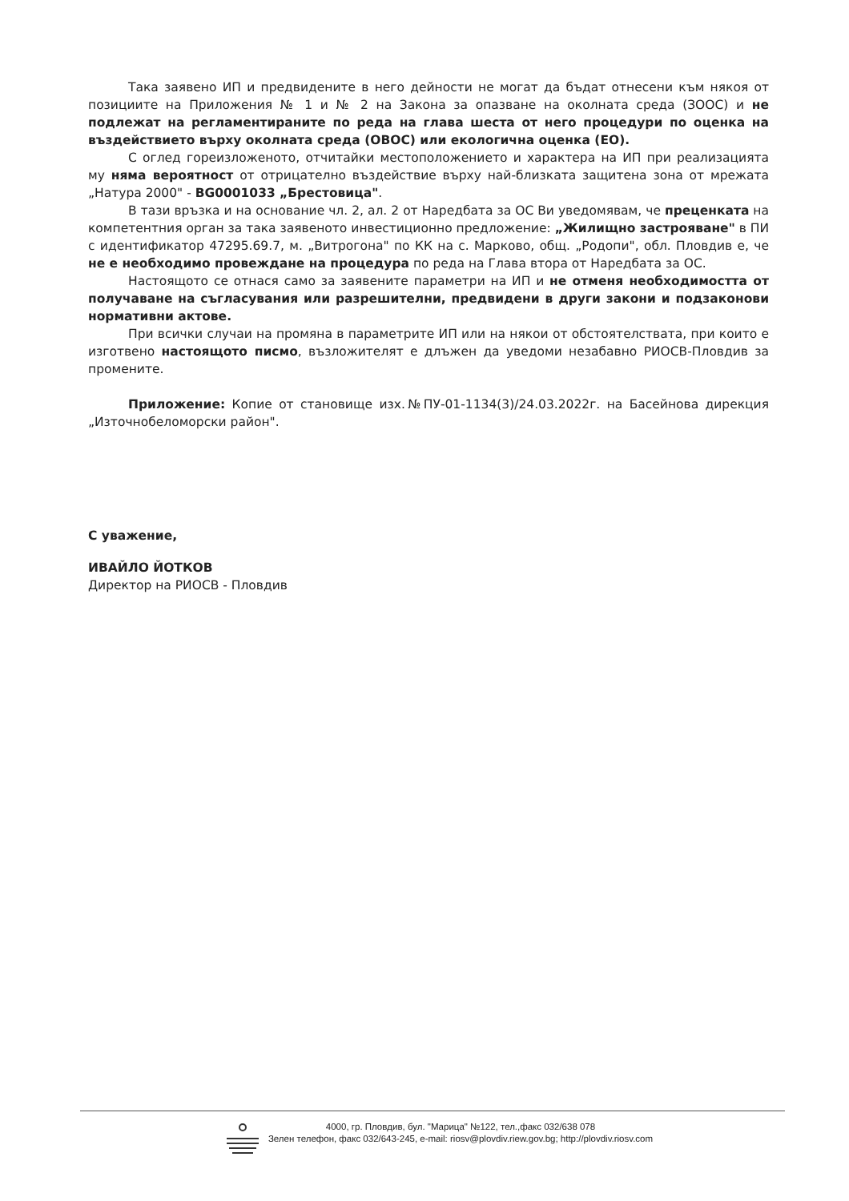Така заявено ИП и предвидените в него дейности не могат да бъдат отнесени към някоя от позициите на Приложения № 1 и № 2 на Закона за опазване на околната среда (ЗООС) и не подлежат на регламентираните по реда на глава шеста от него процедури по оценка на въздействието върху околната среда (ОВОС) или екологична оценка (ЕО).
С оглед гореизложеното, отчитайки местоположението и характера на ИП при реализацията му няма вероятност от отрицателно въздействие върху най-близката защитена зона от мрежата „Натура 2000" - BG0001033 „Брестовица".
В тази връзка и на основание чл. 2, ал. 2 от Наредбата за ОС Ви уведомявам, че преценката на компетентния орган за така заявеното инвестиционно предложение: „Жилищно застрояване" в ПИ с идентификатор 47295.69.7, м. „Витрогона" по КК на с. Марково, общ. „Родопи", обл. Пловдив е, че не е необходимо провеждане на процедура по реда на Глава втора от Наредбата за ОС.
Настоящото се отнася само за заявените параметри на ИП и не отменя необходимостта от получаване на съгласувания или разрешителни, предвидени в други закони и подзаконови нормативни актове.
При всички случаи на промяна в параметрите ИП или на някои от обстоятелствата, при които е изготвено настоящото писмо, възложителят е длъжен да уведоми незабавно РИОСВ-Пловдив за промените.
Приложение: Копие от становище изх.№ПУ-01-1134(3)/24.03.2022г. на Басейнова дирекция „Източнобеломорски район".
С уважение,
ИВАЙЛО ЙОТКОВ
Директор на РИОСВ - Пловдив
4000, гр. Пловдив, бул. "Марица" №122, тел.,факс 032/638 078
Зелен телефон, факс 032/643-245, e-mail: riosv@plovdiv.riew.gov.bg; http://plovdiv.riosv.com